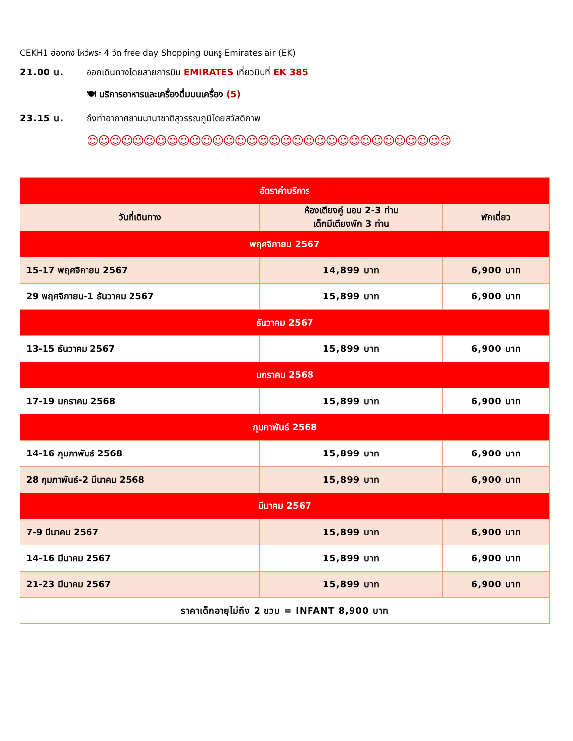CEKH1 ฮ่องกง ไหว้พระ 4 วัด free day Shopping บินหรู Emirates air (EK)
21.00 น. ออกเดินทางโดยสายการบิน EMIRATES เที่ยวบินที่ EK 385
🍽 บริการอาหารและเครื่องดื่มบนเครื่อง (5)
23.15 น. ถึงท่าอากาศยานนานาชาติสุวรรณภูมิโดยสวัสดิภาพ
☺☺☺☺☺☺☺☺☺☺☺☺☺☺☺☺☺☺☺☺☺☺☺☺☺☺☺☺☺☺☺☺
| อัตราค่าบริการ | | |
| --- | --- | --- |
| วันที่เดินทาง | ห้องเตียงคู่ นอน 2-3 ท่าน เด็กมีเตียงพัก 3 ท่าน | พักเดี่ยว |
| พฤศจิกายน 2567 | | |
| 15-17 พฤศจิกายน 2567 | 14,899 บาท | 6,900 บาท |
| 29 พฤศจิกายน-1 ธันวาคม 2567 | 15,899 บาท | 6,900 บาท |
| ธันวาคม 2567 | | |
| 13-15 ธันวาคม 2567 | 15,899 บาท | 6,900 บาท |
| มกราคม 2568 | | |
| 17-19 มกราคม 2568 | 15,899 บาท | 6,900 บาท |
| กุมภาพันธ์ 2568 | | |
| 14-16 กุมภาพันธ์ 2568 | 15,899 บาท | 6,900 บาท |
| 28 กุมภาพันธ์-2 มีนาคม 2568 | 15,899 บาท | 6,900 บาท |
| มีนาคม 2567 | | |
| 7-9 มีนาคม 2567 | 15,899 บาท | 6,900 บาท |
| 14-16 มีนาคม 2567 | 15,899 บาท | 6,900 บาท |
| 21-23 มีนาคม 2567 | 15,899 บาท | 6,900 บาท |
| ราคาเด็กอายุไม่ถึง 2 ขวบ = INFANT 8,900 บาท | | |